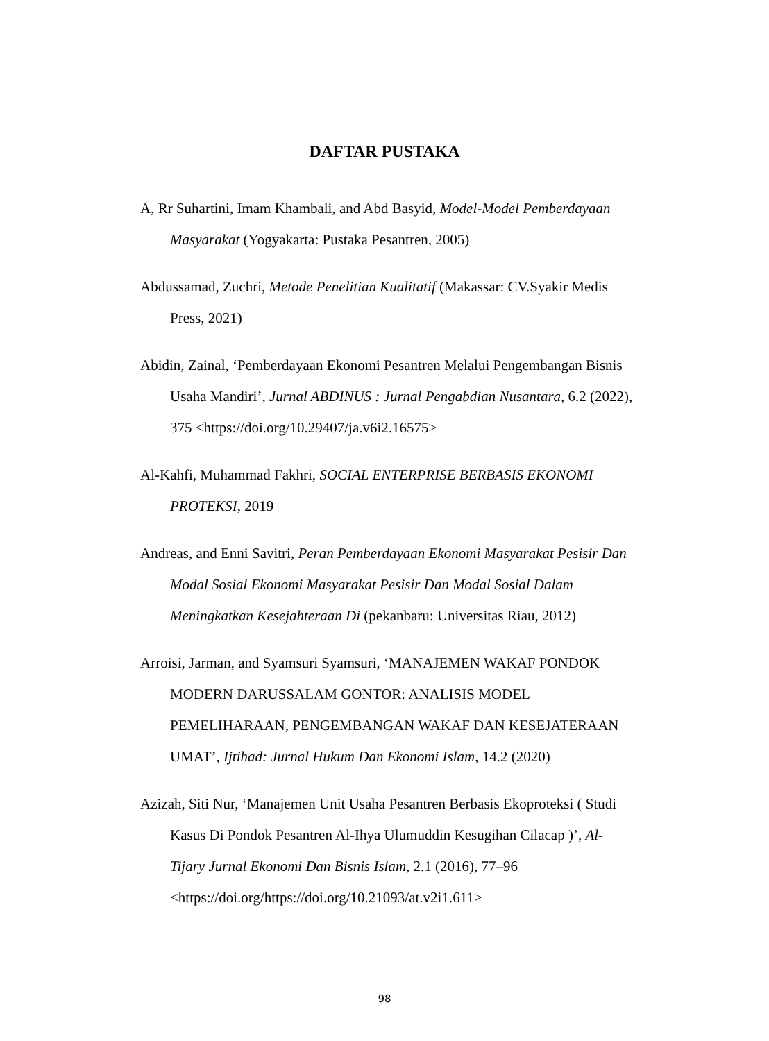DAFTAR PUSTAKA
A, Rr Suhartini, Imam Khambali, and Abd Basyid, Model-Model Pemberdayaan Masyarakat (Yogyakarta: Pustaka Pesantren, 2005)
Abdussamad, Zuchri, Metode Penelitian Kualitatif (Makassar: CV.Syakir Medis Press, 2021)
Abidin, Zainal, ‘Pemberdayaan Ekonomi Pesantren Melalui Pengembangan Bisnis Usaha Mandiri’, Jurnal ABDINUS : Jurnal Pengabdian Nusantara, 6.2 (2022), 375 <https://doi.org/10.29407/ja.v6i2.16575>
Al-Kahfi, Muhammad Fakhri, SOCIAL ENTERPRISE BERBASIS EKONOMI PROTEKSI, 2019
Andreas, and Enni Savitri, Peran Pemberdayaan Ekonomi Masyarakat Pesisir Dan Modal Sosial Ekonomi Masyarakat Pesisir Dan Modal Sosial Dalam Meningkatkan Kesejahteraan Di (pekanbaru: Universitas Riau, 2012)
Arroisi, Jarman, and Syamsuri Syamsuri, ‘MANAJEMEN WAKAF PONDOK MODERN DARUSSALAM GONTOR: ANALISIS MODEL PEMELIHARAAN, PENGEMBANGAN WAKAF DAN KESEJATERAAN UMAT’, Ijtihad: Jurnal Hukum Dan Ekonomi Islam, 14.2 (2020)
Azizah, Siti Nur, ‘Manajemen Unit Usaha Pesantren Berbasis Ekoproteksi ( Studi Kasus Di Pondok Pesantren Al-Ihya Ulumuddin Kesugihan Cilacap )’, Al-Tijary Jurnal Ekonomi Dan Bisnis Islam, 2.1 (2016), 77–96 <https://doi.org/https://doi.org/10.21093/at.v2i1.611>
98